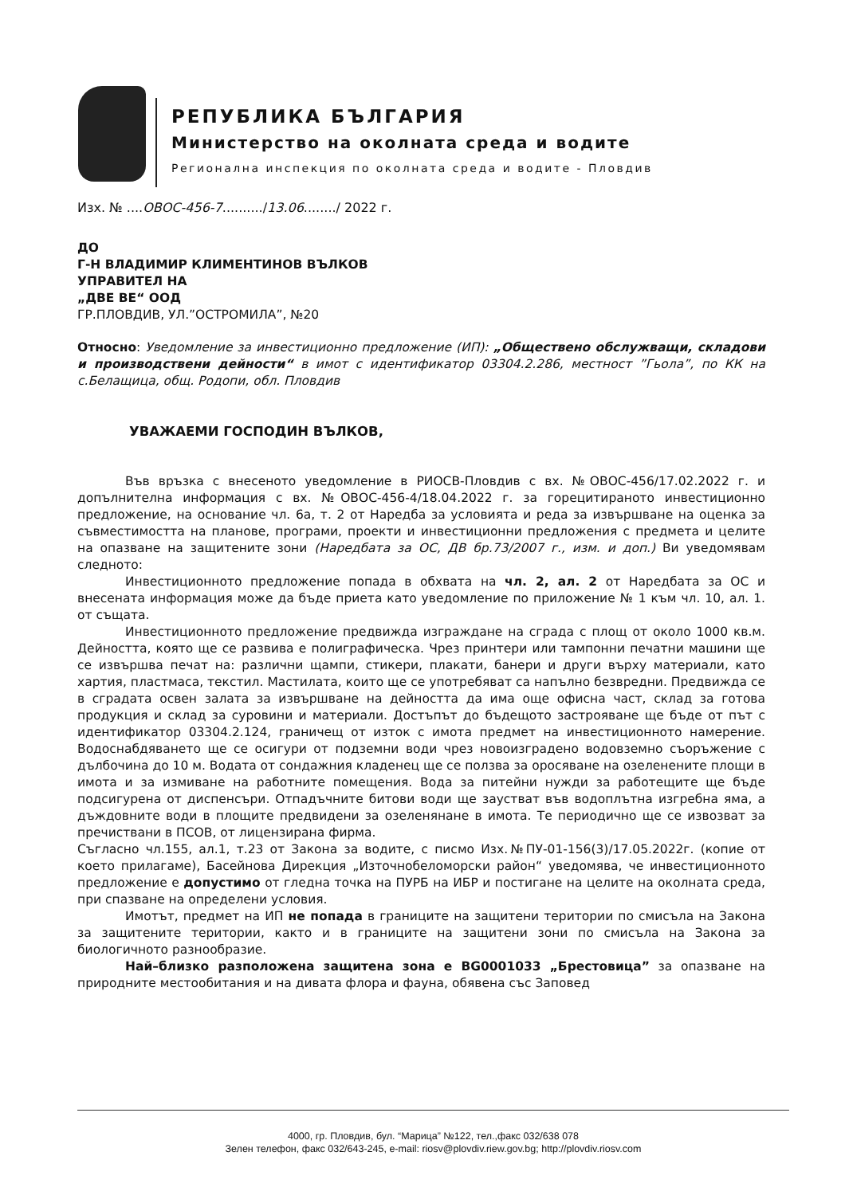РЕПУБЛИКА БЪЛГАРИЯ
Министерство на околната среда и водите
Регионална инспекция по околната среда и водите - Пловдив
Изх. № ....ОВОС-456-7........../13.06......../ 2022 г.
ДО
Г-Н ВЛАДИМИР КЛИМЕНТИНОВ ВЪЛКОВ
УПРАВИТЕЛ НА
„ДВЕ ВЕ“ ООД
ГР.ПЛОВДИВ, УЛ.”ОСТРОМИЛА”, №20
Относно: Уведомление за инвестиционно предложение (ИП): „Обществено обслужващи, складови и производствени дейности“ в имот с идентификатор 03304.2.286, местност ”Гьола”, по КК на с.Белащица, общ. Родопи, обл. Пловдив
УВАЖАЕМИ ГОСПОДИН ВЪЛКОВ,
Във връзка с внесеното уведомление в РИОСВ-Пловдив с вх. №ОВОС-456/17.02.2022 г. и допълнителна информация с вх. №ОВОС-456-4/18.04.2022 г. за горецитираното инвестиционно предложение, на основание чл. 6а, т. 2 от Наредба за условията и реда за извършване на оценка за съвместимостта на планове, програми, проекти и инвестиционни предложения с предмета и целите на опазване на защитените зони (Наредбата за ОС, ДВ бр.73/2007 г., изм. и доп.) Ви уведомявам следното:
Инвестиционното предложение попада в обхвата на чл. 2, ал. 2 от Наредбата за ОС и внесената информация може да бъде приета като уведомление по приложение № 1 към чл. 10, ал. 1. от същата.
Инвестиционното предложение предвижда изграждане на сграда с площ от около 1000 кв.м. Дейността, която ще се развива е полиграфическа. Чрез принтери или тампонни печатни машини ще се извършва печат на: различни щампи, стикери, плакати, банери и други върху материали, като хартия, пластмаса, текстил. Мастилата, които ще се употребяват са напълно безвредни. Предвижда се в сградата освен залата за извършване на дейността да има още офисна част, склад за готова продукция и склад за суровини и материали. Достъпът до бъдещото застрояване ще бъде от път с идентификатор 03304.2.124, граничещ от изток с имота предмет на инвестиционното намерение. Водоснабдяването ще се осигури от подземни води чрез новоизградено водовземно съоръжение с дълбочина до 10 м. Водата от сондажния кладенец ще се ползва за оросяване на озеленените площи в имота и за измиване на работните помещения. Вода за питейни нужди за работещите ще бъде подсигурена от диспенсъри. Отпадъчните битови води ще заустват във водоплътна изгребна яма, а дъждовните води в площите предвидени за озеленянане в имота. Те периодично ще се извозват за пречиствани в ПСОВ, от лицензирана фирма.
Съгласно чл.155, ал.1, т.23 от Закона за водите, с писмо Изх.№ПУ-01-156(3)/17.05.2022г. (копие от което прилагаме), Басейнова Дирекция „Източнобеломорски район“ уведомява, че инвестиционното предложение е допустимо от гледна точка на ПУРБ на ИБР и постигане на целите на околната среда, при спазване на определени условия.
Имотът, предмет на ИП не попада в границите на защитени територии по смисъла на Закона за защитените територии, както и в границите на защитени зони по смисъла на Закона за биологичното разнообразие.
Най–близко разположена защитена зона е BG0001033 „Брестовица” за опазване на природните местообитания и на дивата флора и фауна, обявена със Заповед
4000, гр. Пловдив, бул. “Марица” №122, тел.,факс 032/638 078
Зелен телефон, факс 032/643-245, e-mail: riosv@plovdiv.riew.gov.bg; http://plovdiv.riosv.com